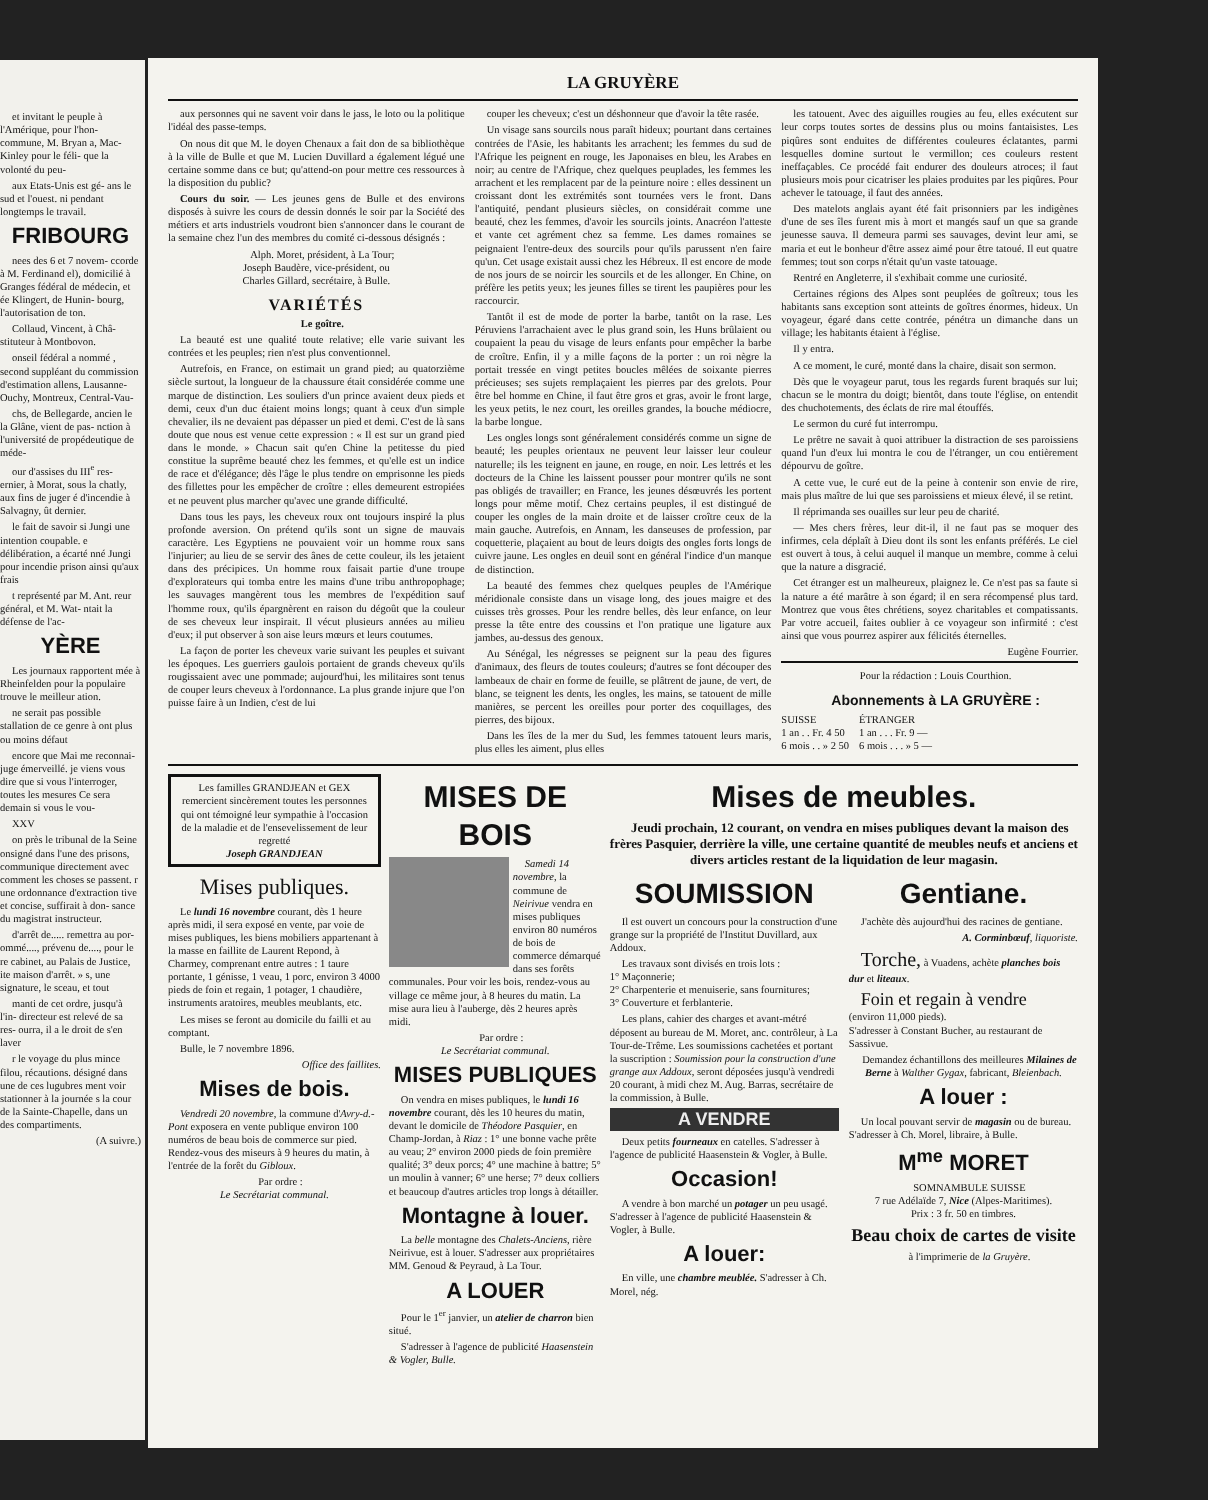et invitant le peuple à l'Amérique, pour l'hon- commune, M. Bryan a, Mac-Kinley pour le féli- que la volonté du peu-
aux Etats-Unis est gé- ans le sud et l'ouest. ni pendant longtemps le travail.
FRIBOURG
nees des 6 et 7 novem- ccorde à M. Ferdinand el), domicilié à Granges fédéral de médecin, et ée Klingert, de Hunin- bourg, l'autorisation de ton.
Collaud, Vincent, à Châ- stituteur à Montbovon.
onseil fédéral a nommé , second suppléant du commission d'estimation allens, Lausanne-Ouchy, Montreux, Central-Vau-
chs, de Bellegarde, ancien le la Glâne, vient de pas- nction à l'université de propédeutique de méde-
our d'assises du III<sup>e</sup> res- ernier, à Morat, sous la chatly, aux fins de juger é d'incendie à Salvagny, ût dernier.
le fait de savoir si Jungi une intention coupable. e délibération, a écarté nné Jungi pour incendie prison ainsi qu'aux frais
t représenté par M. Ant. reur général, et M. Wat- ntait la défense de l'ac-
YÈRE
Les journaux rapportent mée à Rheinfelden pour la populaire trouve le meilleur ation.
ne serait pas possible stallation de ce genre à ont plus ou moins défaut
encore que Mai me reconnai- juge émerveillé. je viens vous dire que si vous l'interroger, toutes les mesures Ce sera demain si vous le vou-
XXV
on près le tribunal de la Seine onsigné dans l'une des prisons, communique directement avec comment les choses se passent. r une ordonnance d'extraction tive et concise, suffirait à don- sance du magistrat instructeur.
d'arrêt de..... remettra au por- ommé...., prévenu de...., pour le re cabinet, au Palais de Justice, ite maison d'arrêt. » s, une signature, le sceau, et tout
manti de cet ordre, jusqu'à l'in- directeur est relevé de sa res- ourra, il a le droit de s'en laver
r le voyage du plus mince filou, récautions. désigné dans une de ces lugubres ment voir stationner à la journée s la cour de la Sainte-Chapelle, dans un des compartiments.
(A suivre.)
LA GRUYÈRE
aux personnes qui ne savent voir dans le jass, le loto ou la politique l'idéal des passe-temps.
On nous dit que M. le doyen Chenaux a fait don de sa bibliothèque à la ville de Bulle et que M. Lucien Duvillard a également légué une certaine somme dans ce but; qu'attend-on pour mettre ces ressources à la disposition du public?
Cours du soir. — Les jeunes gens de Bulle et des environs disposés à suivre les cours de dessin donnés le soir par la Société des métiers et arts industriels voudront bien s'annoncer dans le courant de la semaine chez l'un des membres du comité ci-dessous désignés :
Alph. Moret, président, à La Tour;
Joseph Baudère, vice-président, ou
Charles Gillard, secrétaire, à Bulle.
VARIÉTÉS
Le goître.
La beauté est une qualité toute relative; elle varie suivant les contrées et les peuples; rien n'est plus conventionnel.
Autrefois, en France, on estimait un grand pied; au quatorzième siècle surtout, la longueur de la chaussure était considérée comme une marque de distinction. Les souliers d'un prince avaient deux pieds et demi, ceux d'un duc étaient moins longs; quant à ceux d'un simple chevalier, ils ne devaient pas dépasser un pied et demi. C'est de là sans doute que nous est venue cette expression : « Il est sur un grand pied dans le monde. » Chacun sait qu'en Chine la petitesse du pied constitue la suprême beauté chez les femmes, et qu'elle est un indice de race et d'élégance; dès l'âge le plus tendre on emprisonne les pieds des fillettes pour les empêcher de croître : elles demeurent estropiées et ne peuvent plus marcher qu'avec une grande difficulté.
Dans tous les pays, les cheveux roux ont toujours inspiré la plus profonde aversion. On prétend qu'ils sont un signe de mauvais caractère. Les Egyptiens ne pouvaient voir un homme roux sans l'injurier; au lieu de se servir des ânes de cette couleur, ils les jetaient dans des précipices. Un homme roux faisait partie d'une troupe d'explorateurs qui tomba entre les mains d'une tribu anthropophage; les sauvages mangèrent tous les membres de l'expédition sauf l'homme roux, qu'ils épargnèrent en raison du dégoût que la couleur de ses cheveux leur inspirait. Il vécut plusieurs années au milieu d'eux; il put observer à son aise leurs mœurs et leurs coutumes.
La façon de porter les cheveux varie suivant les peuples et suivant les époques. Les guerriers gaulois portaient de grands cheveux qu'ils rougissaient avec une pommade; aujourd'hui, les militaires sont tenus de couper leurs cheveux à l'ordonnance. La plus grande injure que l'on puisse faire à un Indien, c'est de lui
couper les cheveux; c'est un déshonneur que d'avoir la tête rasée.
Un visage sans sourcils nous paraît hideux; pourtant dans certaines contrées de l'Asie, les habitants les arrachent; les femmes du sud de l'Afrique les peignent en rouge, les Japonaises en bleu, les Arabes en noir; au centre de l'Afrique, chez quelques peuplades, les femmes les arrachent et les remplacent par de la peinture noire : elles dessinent un croissant dont les extrémités sont tournées vers le front. Dans l'antiquité, pendant plusieurs siècles, on considérait comme une beauté, chez les femmes, d'avoir les sourcils joints. Anacréon l'atteste et vante cet agrément chez sa femme. Les dames romaines se peignaient l'entre-deux des sourcils pour qu'ils parussent n'en faire qu'un. Cet usage existait aussi chez les Hébreux. Il est encore de mode de nos jours de se noircir les sourcils et de les allonger. En Chine, on préfère les petits yeux; les jeunes filles se tirent les paupières pour les raccourcir.
Tantôt il est de mode de porter la barbe, tantôt on la rase. Les Péruviens l'arrachaient avec le plus grand soin, les Huns brûlaient ou coupaient la peau du visage de leurs enfants pour empêcher la barbe de croître. Enfin, il y a mille façons de la porter : un roi nègre la portait tressée en vingt petites boucles mêlées de soixante pierres précieuses; ses sujets remplaçaient les pierres par des grelots. Pour être bel homme en Chine, il faut être gros et gras, avoir le front large, les yeux petits, le nez court, les oreilles grandes, la bouche médiocre, la barbe longue.
Les ongles longs sont généralement considérés comme un signe de beauté; les peuples orientaux ne peuvent leur laisser leur couleur naturelle; ils les teignent en jaune, en rouge, en noir. Les lettrés et les docteurs de la Chine les laissent pousser pour montrer qu'ils ne sont pas obligés de travailler; en France, les jeunes désœuvrés les portent longs pour même motif. Chez certains peuples, il est distingué de couper les ongles de la main droite et de laisser croître ceux de la main gauche. Autrefois, en Annam, les danseuses de profession, par coquetterie, plaçaient au bout de leurs doigts des ongles forts longs de cuivre jaune. Les ongles en deuil sont en général l'indice d'un manque de distinction.
La beauté des femmes chez quelques peuples de l'Amérique méridionale consiste dans un visage long, des joues maigre et des cuisses très grosses. Pour les rendre belles, dès leur enfance, on leur presse la tête entre des coussins et l'on pratique une ligature aux jambes, au-dessus des genoux.
Au Sénégal, les négresses se peignent sur la peau des figures d'animaux, des fleurs de toutes couleurs; d'autres se font découper des lambeaux de chair en forme de feuille, se plâtrent de jaune, de vert, de blanc, se teignent les dents, les ongles, les mains, se tatouent de mille manières, se percent les oreilles pour porter des coquillages, des pierres, des bijoux.
Dans les îles de la mer du Sud, les femmes tatouent leurs maris, plus elles les aiment, plus elles
les tatouent. Avec des aiguilles rougies au feu, elles exécutent sur leur corps toutes sortes de dessins plus ou moins fantaisistes. Les piqûres sont enduites de différentes couleures éclatantes, parmi lesquelles domine surtout le vermillon; ces couleurs restent ineffaçables. Ce procédé fait endurer des douleurs atroces; il faut plusieurs mois pour cicatriser les plaies produites par les piqûres. Pour achever le tatouage, il faut des années.
Des matelots anglais ayant été fait prisonniers par les indigènes d'une de ses îles furent mis à mort et mangés sauf un que sa grande jeunesse sauva. Il demeura parmi ses sauvages, devint leur ami, se maria et eut le bonheur d'être assez aimé pour être tatoué. Il eut quatre femmes; tout son corps n'était qu'un vaste tatouage.
Rentré en Angleterre, il s'exhibait comme une curiosité.
Certaines régions des Alpes sont peuplées de goîtreux; tous les habitants sans exception sont atteints de goîtres énormes, hideux. Un voyageur, égaré dans cette contrée, pénétra un dimanche dans un village; les habitants étaient à l'église.
Il y entra.
A ce moment, le curé, monté dans la chaire, disait son sermon.
Dès que le voyageur parut, tous les regards furent braqués sur lui; chacun se le montra du doigt; bientôt, dans toute l'église, on entendit des chuchotements, des éclats de rire mal étouffés.
Le sermon du curé fut interrompu.
Le prêtre ne savait à quoi attribuer la distraction de ses paroissiens quand l'un d'eux lui montra le cou de l'étranger, un cou entièrement dépourvu de goître.
A cette vue, le curé eut de la peine à contenir son envie de rire, mais plus maître de lui que ses paroissiens et mieux élevé, il se retint.
Il réprimanda ses ouailles sur leur peu de charité.
— Mes chers frères, leur dit-il, il ne faut pas se moquer des infirmes, cela déplaît à Dieu dont ils sont les enfants préférés. Le ciel est ouvert à tous, à celui auquel il manque un membre, comme à celui que la nature a disgracié.
Cet étranger est un malheureux, plaignez le. Ce n'est pas sa faute si la nature a été marâtre à son égard; il en sera récompensé plus tard. Montrez que vous êtes chrétiens, soyez charitables et compatissants. Par votre accueil, faites oublier à ce voyageur son infirmité : c'est ainsi que vous pourrez aspirer aux félicités éternelles.
Eugène Fourrier.
Pour la rédaction : Louis Courthion.
Abonnements à LA GRUYÈRE :
SUISSE
1 an . . Fr. 4 50
6 mois . . » 2 50
ÉTRANGER
1 an . . . Fr. 9 —
6 mois . . . » 5 —
Les familles GRANDJEAN et GEX remercient sincèrement toutes les personnes qui ont témoigné leur sympathie à l'occasion de la maladie et de l'ensevelissement de leur regretté
Joseph GRANDJEAN
Mises publiques.
Le lundi 16 novembre courant, dès 1 heure après midi, il sera exposé en vente, par voie de mises publiques, les biens mobiliers appartenant à la masse en faillite de Laurent Repond, à Charmey, comprenant entre autres : 1 taure portante, 1 génisse, 1 veau, 1 porc, environ 3 4000 pieds de foin et regain, 1 potager, 1 chaudière, instruments aratoires, meubles meublants, etc.
Les mises se feront au domicile du failli et au comptant.
Bulle, le 7 novembre 1896.
Office des faillites.
Mises de bois.
Vendredi 20 novembre, la commune d'Avry-d.-Pont exposera en vente publique environ 100 numéros de beau bois de commerce sur pied. Rendez-vous des miseurs à 9 heures du matin, à l'entrée de la forêt du Gibloux.
Par ordre :
Le Secrétariat communal.
MISES DE BOIS
Samedi 14 novembre, la commune de Neirivue vendra en mises publiques environ 80 numéros de bois de commerce démarqué dans ses forêts communales. Pour voir les bois, rendez-vous au village ce même jour, à 8 heures du matin. La mise aura lieu à l'auberge, dès 2 heures après midi.
Par ordre :
Le Secrétariat communal.
MISES PUBLIQUES
On vendra en mises publiques, le lundi 16 novembre courant, dès les 10 heures du matin, devant le domicile de Théodore Pasquier, en Champ-Jordan, à Riaz : 1° une bonne vache prête au veau; 2° environ 2000 pieds de foin première qualité; 3° deux porcs; 4° une machine à battre; 5° un moulin à vanner; 6° une herse; 7° deux colliers et beaucoup d'autres articles trop longs à détailler.
Montagne à louer.
La belle montagne des Chalets-Anciens, rière Neirivue, est à louer. S'adresser aux propriétaires MM. Genoud & Peyraud, à La Tour.
A LOUER
Pour le 1<sup>er</sup> janvier, un atelier de charron bien situé.
S'adresser à l'agence de publicité Haasenstein & Vogler, Bulle.
Mises de meubles.
Jeudi prochain, 12 courant, on vendra en mises publiques devant la maison des frères Pasquier, derrière la ville, une certaine quantité de meubles neufs et anciens et divers articles restant de la liquidation de leur magasin.
SOUMISSION
Il est ouvert un concours pour la construction d'une grange sur la propriété de l'Institut Duvillard, aux Addoux.
Les travaux sont divisés en trois lots :
1° Maçonnerie;
2° Charpenterie et menuiserie, sans fournitures;
3° Couverture et ferblanterie.
Les plans, cahier des charges et avant-métré déposent au bureau de M. Moret, anc. contrôleur, à La Tour-de-Trême. Les soumissions cachetées et portant la suscription : Soumission pour la construction d'une grange aux Addoux, seront déposées jusqu'à vendredi 20 courant, à midi chez M. Aug. Barras, secrétaire de la commission, à Bulle.
A VENDRE
Deux petits fourneaux en catelles. S'adresser à l'agence de publicité Haasenstein & Vogler, à Bulle.
Occasion!
A vendre à bon marché un potager un peu usagé. S'adresser à l'agence de publicité Haasenstein & Vogler, à Bulle.
A louer:
En ville, une chambre meublée. S'adresser à Ch. Morel, nég.
Gentiane.
J'achète dès aujourd'hui des racines de gentiane.
A. Corminbœuf, liquoriste.
Torche, à Vuadens, achète planches bois dur et liteaux.
Foin et regain à vendre
(environ 11,000 pieds).
S'adresser à Constant Bucher, au restaurant de Sassivue.
Demandez échantillons des meilleures Milaines de Berne à Walther Gygax, fabricant, Bleienbach.
A louer :
Un local pouvant servir de magasin ou de bureau.
S'adresser à Ch. Morel, libraire, à Bulle.
M<sup>me</sup> MORET
SOMNAMBULE SUISSE
7 rue Adélaïde 7, Nice (Alpes-Maritimes).
Prix : 3 fr. 50 en timbres.
Beau choix de cartes de visite
à l'imprimerie de la Gruyère.